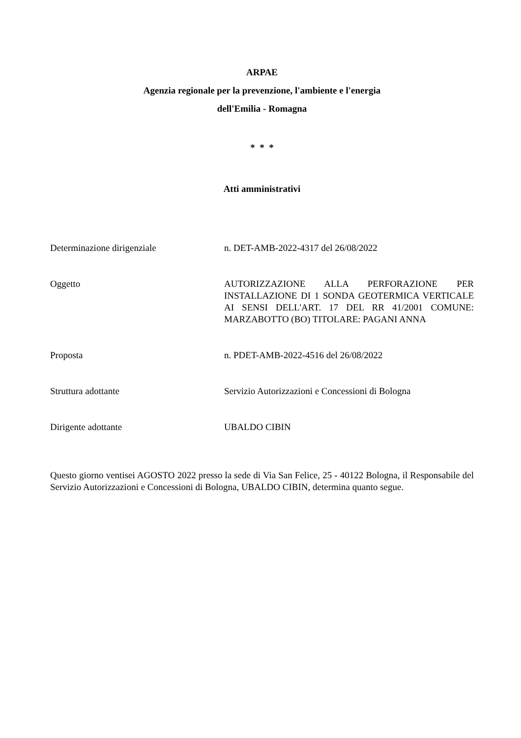ARPAE
Agenzia regionale per la prevenzione, l'ambiente e l'energia
dell'Emilia - Romagna
* * *
Atti amministrativi
Determinazione dirigenziale n. DET-AMB-2022-4317 del 26/08/2022
Oggetto AUTORIZZAZIONE ALLA PERFORAZIONE PER INSTALLAZIONE DI 1 SONDA GEOTERMICA VERTICALE AI SENSI DELL'ART. 17 DEL RR 41/2001 COMUNE: MARZABOTTO (BO) TITOLARE: PAGANI ANNA
Proposta n. PDET-AMB-2022-4516 del 26/08/2022
Struttura adottante Servizio Autorizzazioni e Concessioni di Bologna
Dirigente adottante UBALDO CIBIN
Questo giorno ventisei AGOSTO 2022 presso la sede di Via San Felice, 25 - 40122 Bologna, il Responsabile del Servizio Autorizzazioni e Concessioni di Bologna, UBALDO CIBIN, determina quanto segue.